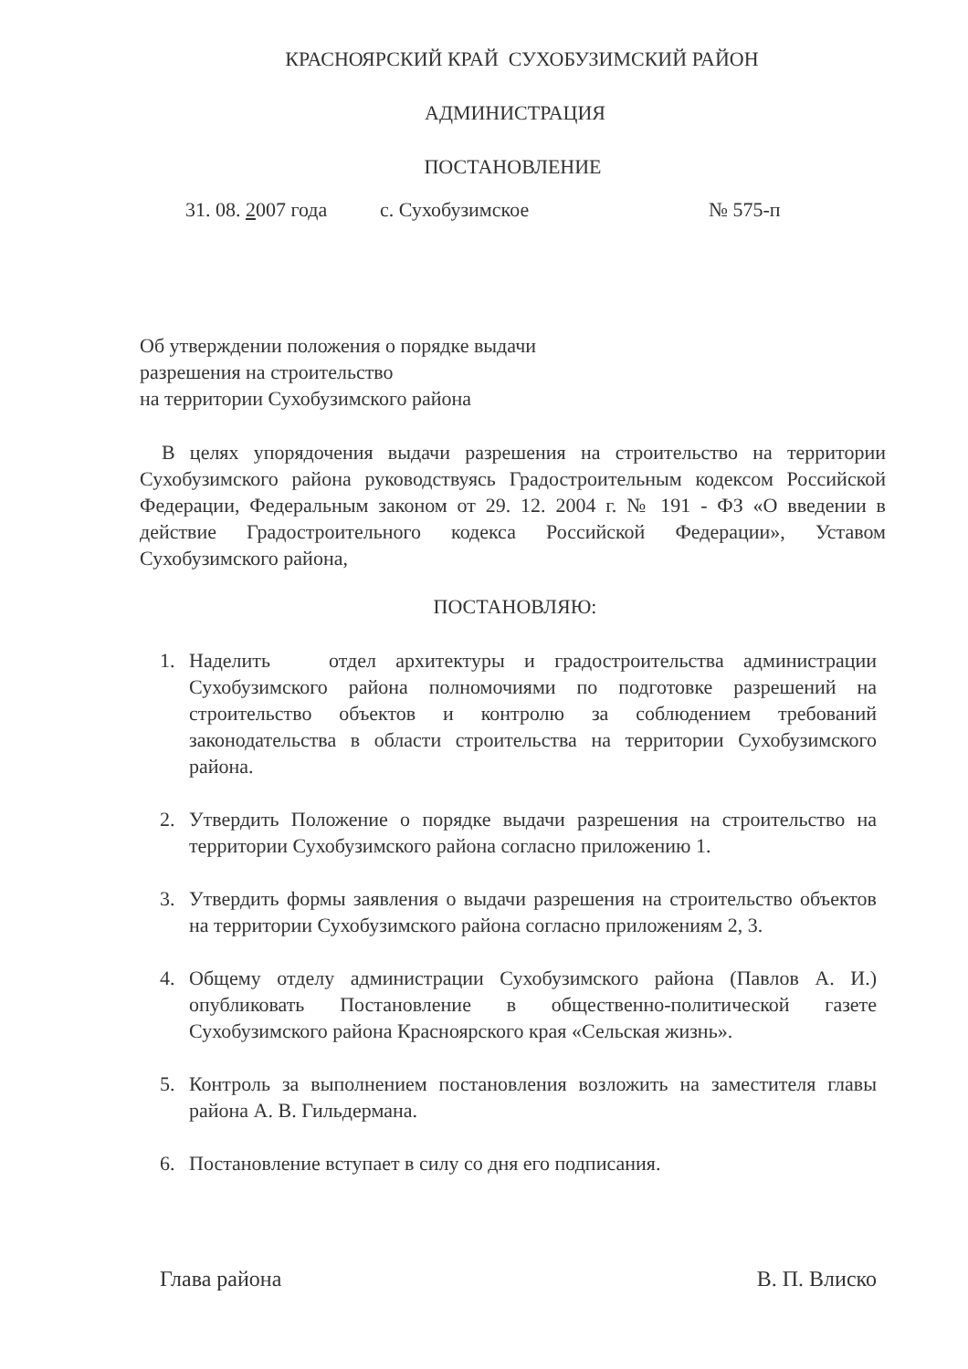КРАСНОЯРСКИЙ КРАЙ СУХОБУЗИМСКИЙ РАЙОН
АДМИНИСТРАЦИЯ
ПОСТАНОВЛЕНИЕ
31. 08. 2007 года с. Сухобузимское № 575-п
Об утверждении положения о порядке выдачи
разрешения на строительство
на территории Сухобузимского района
В целях упорядочения выдачи разрешения на строительство на территории Сухобузимского района руководствуясь Градостроительным кодексом Российской Федерации, Федеральным законом от 29. 12. 2004 г. № 191 - ФЗ «О введении в действие Градостроительного кодекса Российской Федерации», Уставом Сухобузимского района,
ПОСТАНОВЛЯЮ:
1. Наделить отдел архитектуры и градостроительства администрации Сухобузимского района полномочиями по подготовке разрешений на строительство объектов и контролю за соблюдением требований законодательства в области строительства на территории Сухобузимского района.
2. Утвердить Положение о порядке выдачи разрешения на строительство на территории Сухобузимского района согласно приложению 1.
3. Утвердить формы заявления о выдачи разрешения на строительство объектов на территории Сухобузимского района согласно приложениям 2, 3.
4. Общему отделу администрации Сухобузимского района (Павлов А. И.) опубликовать Постановление в общественно-политической газете Сухобузимского района Красноярского края «Сельская жизнь».
5. Контроль за выполнением постановления возложить на заместителя главы района А. В. Гильдермана.
6. Постановление вступает в силу со дня его подписания.
Глава района В. П. Влиско